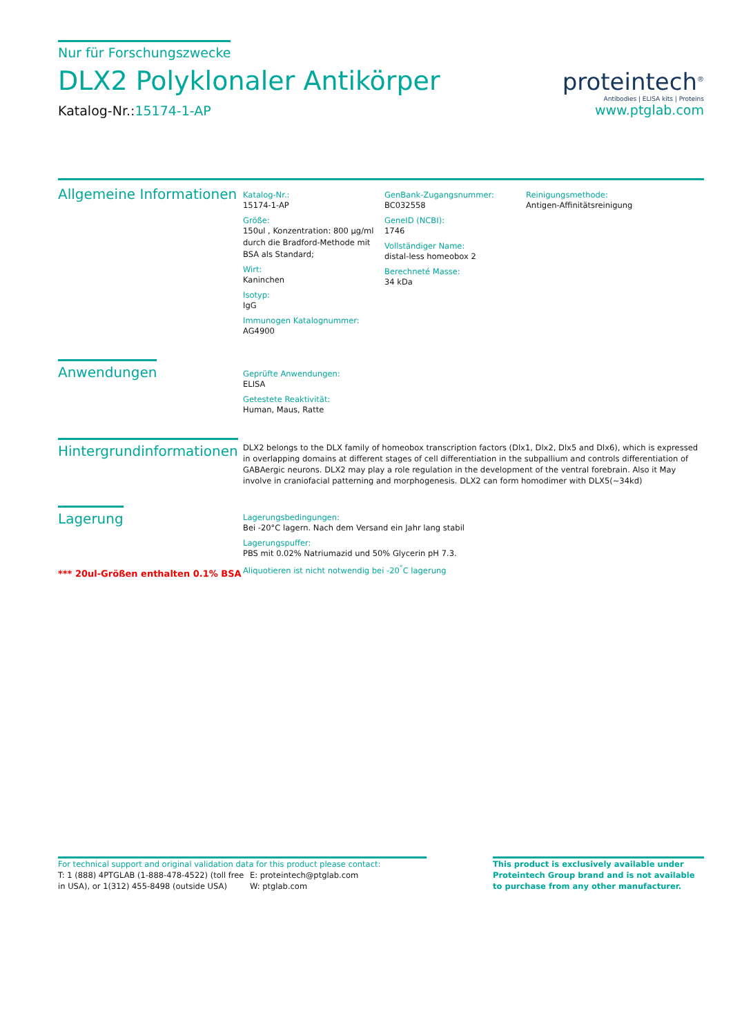Nur für Forschungszwecke
DLX2 Polyklonaler Antikörper
Katalog-Nr.:15174-1-AP
proteintech<sup>®</sup>
Antibodies | ELISA kits | Proteins
www.ptglab.com
Allgemeine Informationen
Katalog-Nr.:
15174-1-AP
Größe:
150ul , Konzentration: 800 μg/ml durch die Bradford-Methode mit BSA als Standard;
Wirt:
Kaninchen
Isotyp:
IgG
Immunogen Katalognummer:
AG4900
GenBank-Zugangsnummer:
BC032558
GeneID (NCBI):
1746
Vollständiger Name:
distal-less homeobox 2
Berechneté Masse:
34 kDa
Reinigungsmethode:
Antigen-Affinitätsreinigung
Anwendungen
Geprüfte Anwendungen:
ELISA
Getestete Reaktivität:
Human, Maus, Ratte
Hintergrundinformationen
DLX2 belongs to the DLX family of homeobox transcription factors (Dlx1, Dlx2, Dlx5 and Dlx6), which is expressed in overlapping domains at different stages of cell differentiation in the subpallium and controls differentiation of GABAergic neurons. DLX2 may play a role regulation in the development of the ventral forebrain. Also it May involve in craniofacial patterning and morphogenesis. DLX2 can form homodimer with DLX5(~34kd)
Lagerung
*** 20ul-Größen enthalten 0.1% BSA
Lagerungsbedingungen:
Bei -20°C lagern. Nach dem Versand ein Jahr lang stabil
Lagerungspuffer:
PBS mit 0.02% Natriumazid und 50% Glycerin pH 7.3.
Aliquotieren ist nicht notwendig bei -20<sup>°</sup>C lagerung
For technical support and original validation data for this product please contact:
T: 1 (888) 4PTGLAB (1-888-478-4522) (toll free in USA), or 1(312) 455-8498 (outside USA)
E: proteintech@ptglab.com
W: ptglab.com
This product is exclusively available under Proteintech Group brand and is not available to purchase from any other manufacturer.